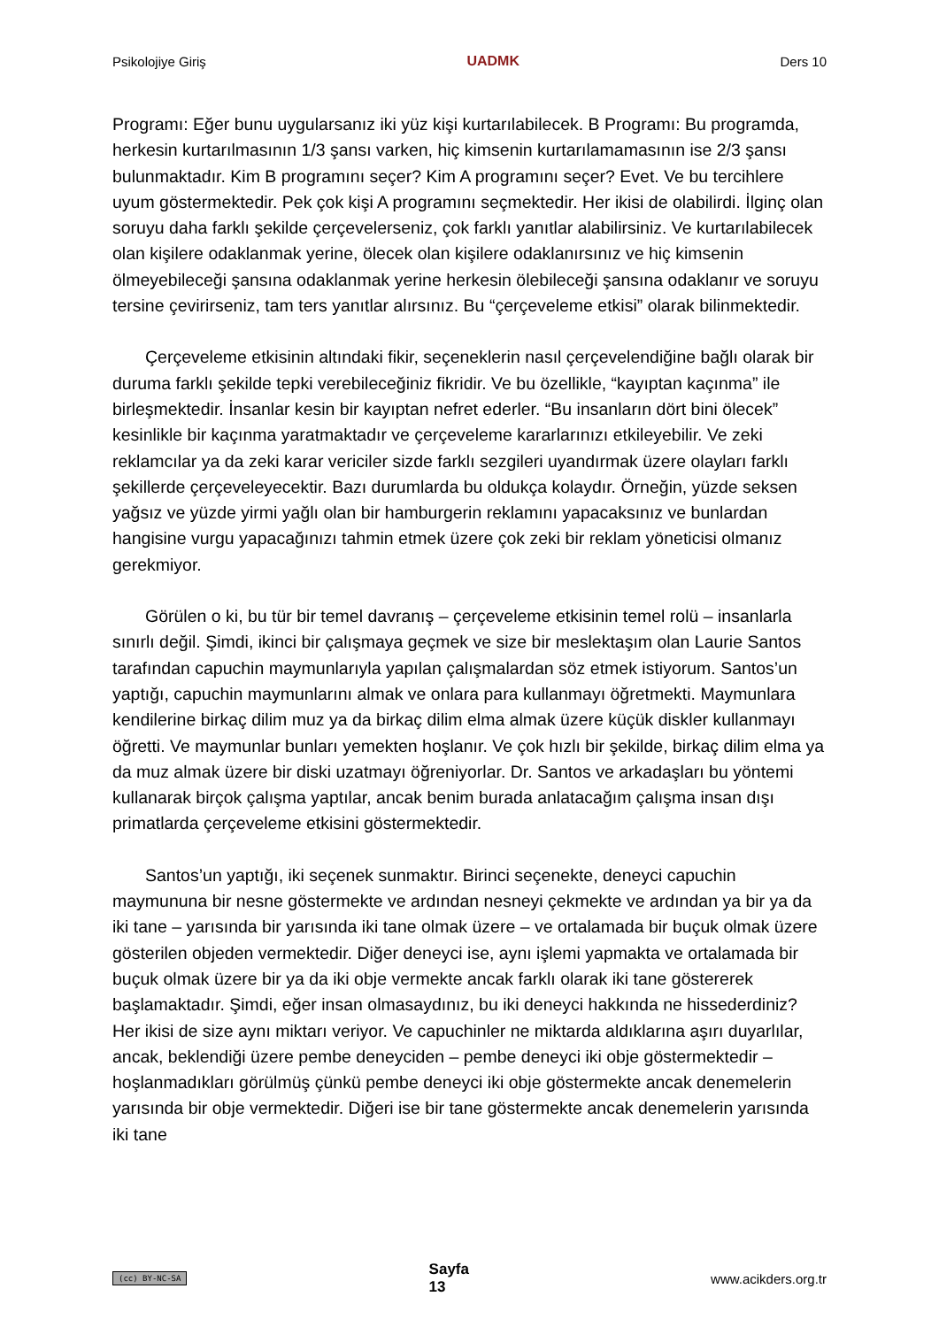Psikolojiye Giriş UADMK Ders 10
Programı: Eğer bunu uygularsanız iki yüz kişi kurtarılabilecek. B Programı: Bu programda, herkesin kurtarılmasının 1/3 şansı varken, hiç kimsenin kurtarılamamasının ise 2/3 şansı bulunmaktadır. Kim B programını seçer? Kim A programını seçer? Evet. Ve bu tercihlere uyum göstermektedir. Pek çok kişi A programını seçmektedir. Her ikisi de olabilirdi. İlginç olan soruyu daha farklı şekilde çerçevelerseniz, çok farklı yanıtlar alabilirsiniz. Ve kurtarılabilecek olan kişilere odaklanmak yerine, ölecek olan kişilere odaklanırsınız ve hiç kimsenin ölmeyebileceği şansına odaklanmak yerine herkesin ölebileceği şansına odaklanır ve soruyu tersine çevirirseniz, tam ters yanıtlar alırsınız. Bu “çerçeveleme etkisi” olarak bilinmektedir.
Çerçeveleme etkisinin altındaki fikir, seçeneklerin nasıl çerçevelendiğine bağlı olarak bir duruma farklı şekilde tepki verebileceğiniz fikridir. Ve bu özellikle, “kayıptan kaçınma” ile birleşmektedir. İnsanlar kesin bir kayıptan nefret ederler. “Bu insanların dört bini ölecek” kesinlikle bir kaçınma yaratmaktadır ve çerçeveleme kararlarınızı etkileyebilir. Ve zeki reklamcılar ya da zeki karar vericiler sizde farklı sezgileri uyandırmak üzere olayları farklı şekillerde çerçeveleyecektir. Bazı durumlarda bu oldukça kolaydır. Örneğin, yüzde seksen yağsız ve yüzde yirmi yağlı olan bir hamburgerin reklamını yapacaksınız ve bunlardan hangisine vurgu yapacağınızı tahmin etmek üzere çok zeki bir reklam yöneticisi olmanız gerekmiyor.
Görülen o ki, bu tür bir temel davranış – çerçeveleme etkisinin temel rolü – insanlarla sınırlı değil. Şimdi, ikinci bir çalışmaya geçmek ve size bir meslektaşım olan Laurie Santos tarafından capuchin maymunlarıyla yapılan çalışmalardan söz etmek istiyorum. Santos’un yaptığı, capuchin maymunlarını almak ve onlara para kullanmayı öğretmekti. Maymunlara kendilerine birkaç dilim muz ya da birkaç dilim elma almak üzere küçük diskler kullanmayı öğretti. Ve maymunlar bunları yemekten hoşlanır. Ve çok hızlı bir şekilde, birkaç dilim elma ya da muz almak üzere bir diski uzatmayı öğreniyorlar. Dr. Santos ve arkadaşları bu yöntemi kullanarak birçok çalışma yaptılar, ancak benim burada anlatacağım çalışma insan dışı primatlarda çerçeveleme etkisini göstermektedir.
Santos’un yaptığı, iki seçenek sunmaktır. Birinci seçenekte, deneyci capuchin maymununa bir nesne göstermekte ve ardından nesneyi çekmekte ve ardından ya bir ya da iki tane – yarısında bir yarısında iki tane olmak üzere – ve ortalamada bir buçuk olmak üzere gösterilen objeden vermektedir. Diğer deneyci ise, aynı işlemi yapmakta ve ortalamada bir buçuk olmak üzere bir ya da iki obje vermekte ancak farklı olarak iki tane göstererek başlamaktadır. Şimdi, eğer insan olmasaydınız, bu iki deneyci hakkında ne hissederdiniz? Her ikisi de size aynı miktarı veriyor. Ve capuchinler ne miktarda aldıklarına aşırı duyarlılar, ancak, beklendiği üzere pembe deneyciden – pembe deneyci iki obje göstermektedir – hoşlanmadıkları görülmüş çünkü pembe deneyci iki obje göstermekte ancak denemelerin yarısında bir obje vermektedir. Diğeri ise bir tane göstermekte ancak denemelerin yarısında iki tane
(cc) BY-NC-SA Sayfa
13 www.acikders.org.tr